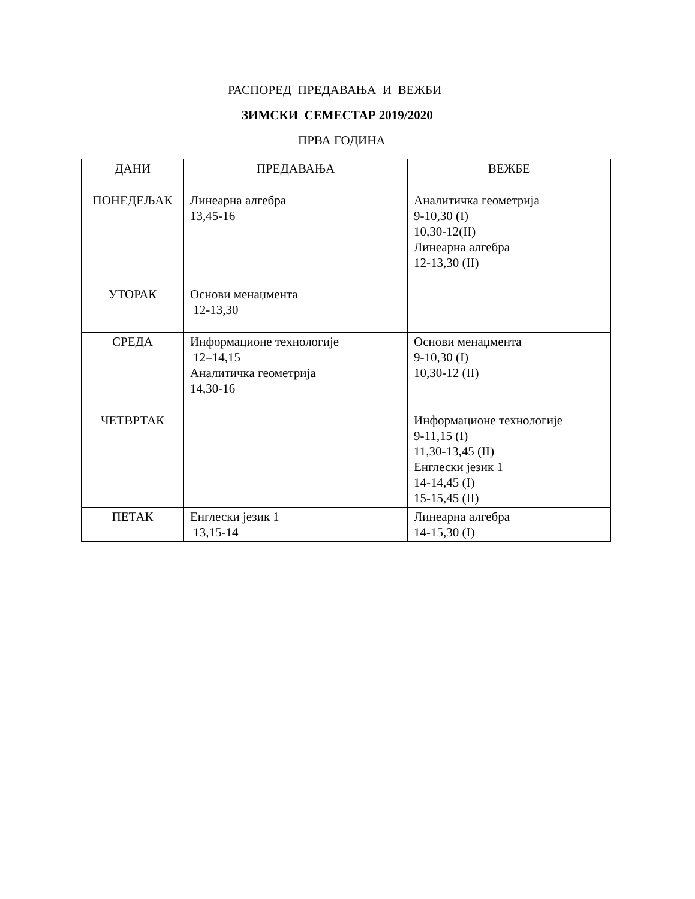РАСПОРЕД ПРЕДАВАЊА И ВЕЖБИ
ЗИМСКИ СЕМЕСТАР 2019/2020
ПРВА ГОДИНА
| ДАНИ | ПРЕДАВАЊА | ВЕЖБЕ |
| --- | --- | --- |
| ПОНЕДЕЉАК | Линеарна алгебра 13,45-16 | Аналитичка геометрија 9-10,30 (I) 10,30-12(II) Линеарна алгебра 12-13,30 (II) |
| УТОРАК | Основи менаџмента 12-13,30 | |
| СРЕДА | Информационе технологије 12–14,15 Аналитичка геометрија 14,30-16 | Основи менаџмента 9-10,30 (I) 10,30-12 (II) |
| ЧЕТВРТАК | | Информационе технологије 9-11,15 (I) 11,30-13,45 (II) Енглески језик 1 14-14,45 (I) 15-15,45 (II) |
| ПЕТАК | Енглески језик 1 13,15-14 | Линеарна алгебра 14-15,30 (I) |